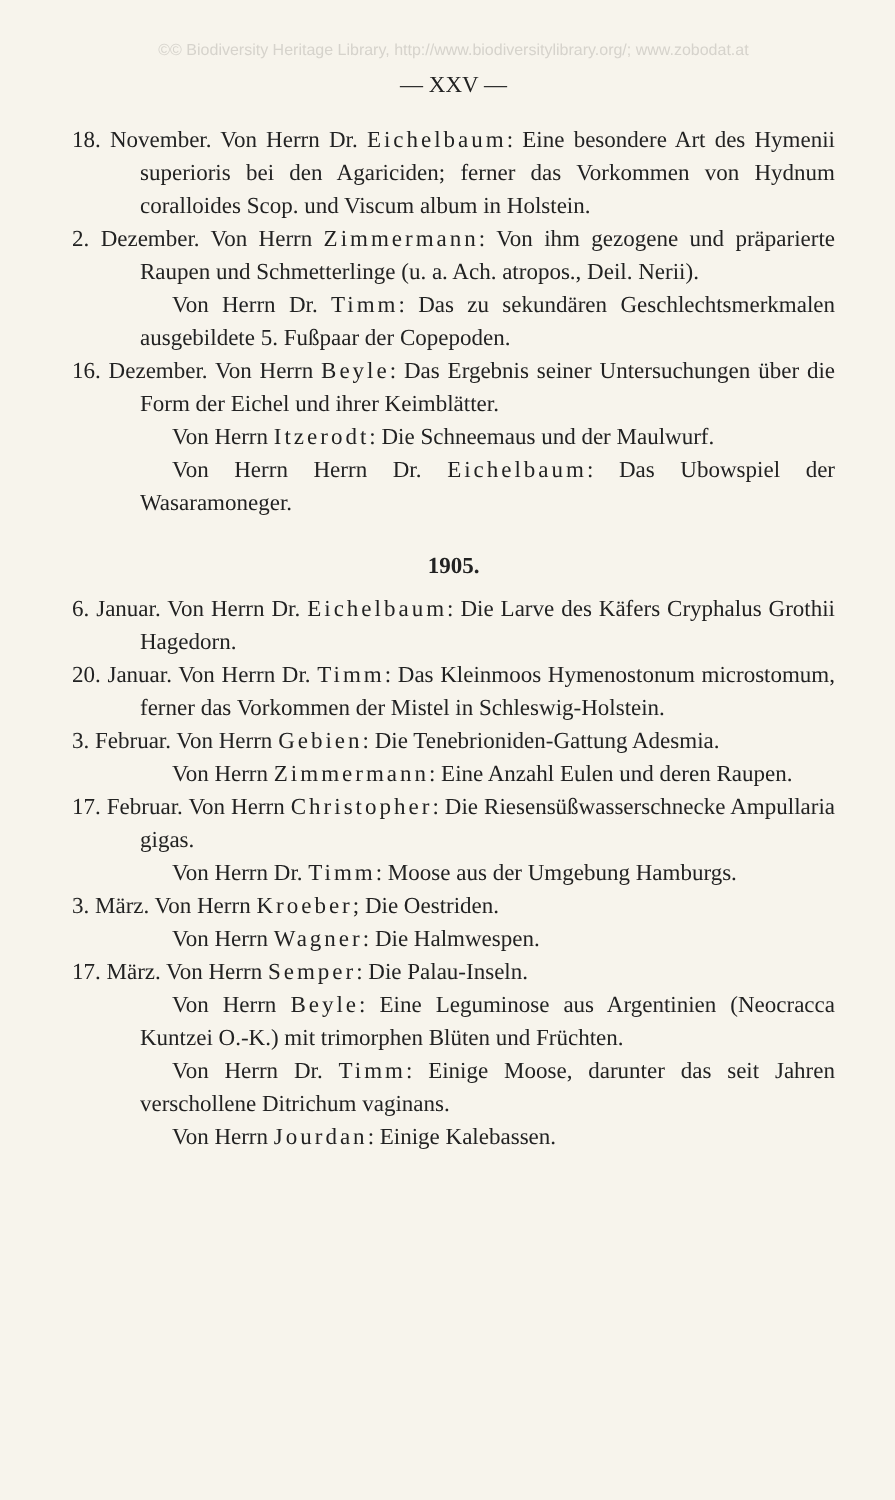©© Biodiversity Heritage Library, http://www.biodiversitylibrary.org/; www.zobodat.at
— XXV —
18. November. Von Herrn Dr. Eichelbaum: Eine besondere Art des Hymenii superioris bei den Agariciden; ferner das Vorkommen von Hydnum coralloides Scop. und Viscum album in Holstein.
2. Dezember. Von Herrn Zimmermann: Von ihm gezogene und präparierte Raupen und Schmetterlinge (u. a. Ach. atropos., Deil. Nerii).
Von Herrn Dr. Timm: Das zu sekundären Geschlechtsmerkmalen ausgebildete 5. Fußpaar der Copepoden.
16. Dezember. Von Herrn Beyle: Das Ergebnis seiner Untersuchungen über die Form der Eichel und ihrer Keimblätter.
Von Herrn Itzerodt: Die Schneemaus und der Maulwurf.
Von Herrn Herrn Dr. Eichelbaum: Das Ubowspiel der Wasaramoneger.
1905.
6. Januar. Von Herrn Dr. Eichelbaum: Die Larve des Käfers Cryphalus Grothii Hagedorn.
20. Januar. Von Herrn Dr. Timm: Das Kleinmoos Hymenostonum microstomum, ferner das Vorkommen der Mistel in Schleswig-Holstein.
3. Februar. Von Herrn Gebien: Die Tenebrioniden-Gattung Adesmia.
Von Herrn Zimmermann: Eine Anzahl Eulen und deren Raupen.
17. Februar. Von Herrn Christopher: Die Riesensüßwasserschnecke Ampullaria gigas.
Von Herrn Dr. Timm: Moose aus der Umgebung Hamburgs.
3. März. Von Herrn Kroeber; Die Oestriden.
Von Herrn Wagner: Die Halmwespen.
17. März. Von Herrn Semper: Die Palau-Inseln.
Von Herrn Beyle: Eine Leguminose aus Argentinien (Neocracca Kuntzei O.-K.) mit trimorphen Blüten und Früchten.
Von Herrn Dr. Timm: Einige Moose, darunter das seit Jahren verschollene Ditrichum vaginans.
Von Herrn Jourdan: Einige Kalebassen.